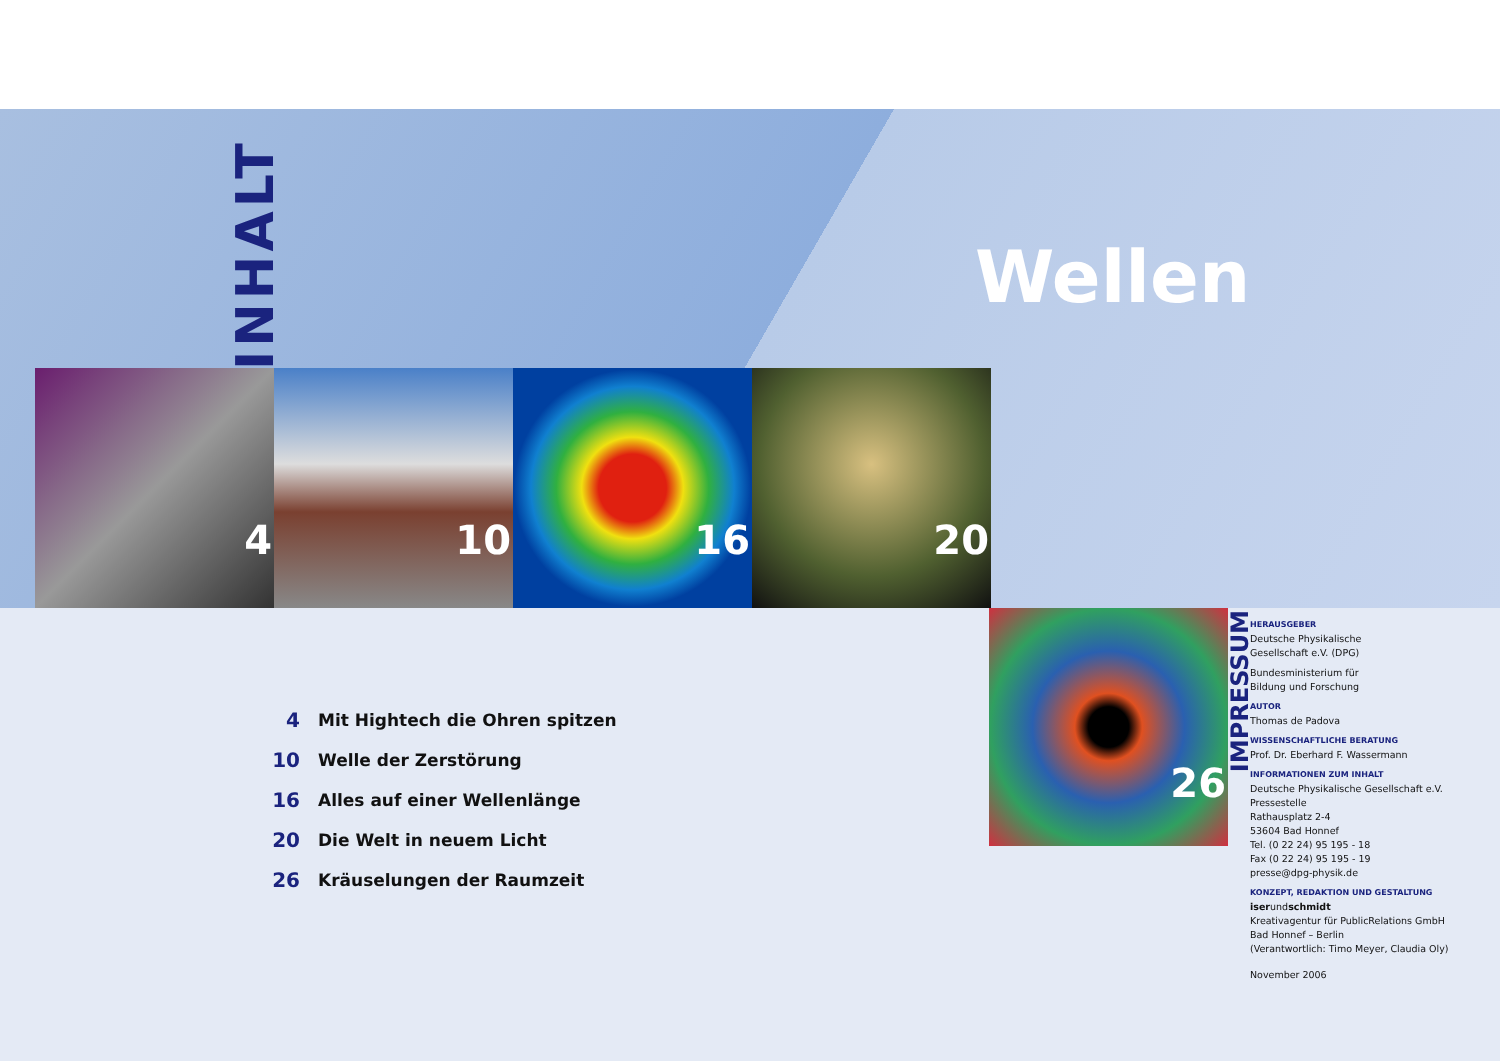INHALT
Wellen
4
10
16
20
4 Mit Hightech die Ohren spitzen
10 Welle der Zerstörung
16 Alles auf einer Wellenlänge
20 Die Welt in neuem Licht
26 Kräuselungen der Raumzeit
26
IMPRESSUM
HERAUSGEBER
Deutsche Physikalische
Gesellschaft e.V. (DPG)
Bundesministerium für
Bildung und Forschung
AUTOR
Thomas de Padova
WISSENSCHAFTLICHE BERATUNG
Prof. Dr. Eberhard F. Wassermann
INFORMATIONEN ZUM INHALT
Deutsche Physikalische Gesellschaft e.V.
Pressestelle
Rathausplatz 2-4
53604 Bad Honnef
Tel. (0 22 24) 95 195 - 18
Fax (0 22 24) 95 195 - 19
presse@dpg-physik.de
KONZEPT, REDAKTION UND GESTALTUNG
iserundschmidt
Kreativagentur für PublicRelations GmbH
Bad Honnef – Berlin
(Verantwortlich: Timo Meyer, Claudia Oly)
November 2006